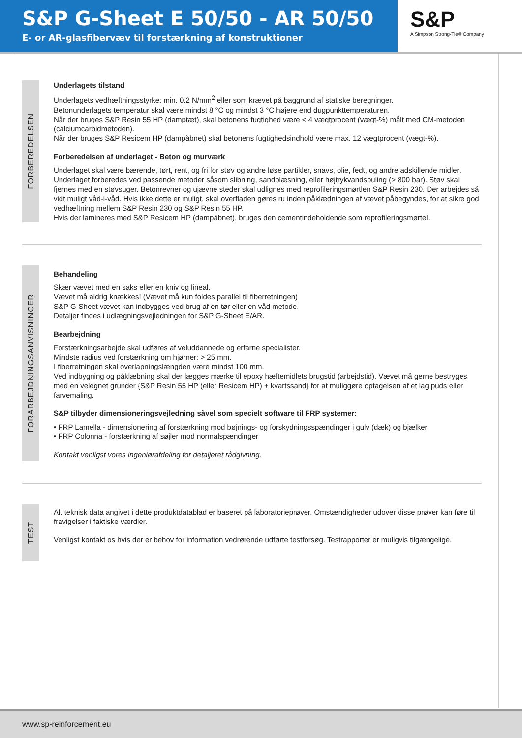S&P G-Sheet E 50/50 - AR 50/50
E- or AR-glasfibervæv til forstærkning af konstruktioner
S&P
A Simpson Strong-Tie® Company
FORBEREDELSEN
Underlagets tilstand
Underlagets vedhæftningsstyrke: min. 0.2 N/mm<sup>2</sup> eller som krævet på baggrund af statiske beregninger.
Betonunderlagets temperatur skal være mindst 8 °C og mindst 3 °C højere end dugpunkttemperaturen.
Når der bruges S&P Resin 55 HP (damptæt), skal betonens fugtighed være < 4 vægtprocent (vægt-%) målt med CM-metoden (calciumcarbidmetoden).
Når der bruges S&P Resicem HP (dampåbnet) skal betonens fugtighedsindhold være max. 12 vægtprocent (vægt-%).
Forberedelsen af underlaget - Beton og murværk
Underlaget skal være bærende, tørt, rent, og fri for støv og andre løse partikler, snavs, olie, fedt, og andre adskillende midler. Underlaget forberedes ved passende metoder såsom slibning, sandblæsning, eller højtrykvandspuling (> 800 bar). Støv skal fjernes med en støvsuger. Betonrevner og ujævne steder skal udlignes med reprofileringsmørtlen S&P Resin 230. Der arbejdes så vidt muligt våd-i-våd. Hvis ikke dette er muligt, skal overfladen gøres ru inden påklædningen af vævet påbegyndes, for at sikre god vedhæftning mellem S&P Resin 230 og S&P Resin 55 HP.
Hvis der lamineres med S&P Resicem HP (dampåbnet), bruges den cementindeholdende som reprofileringsmørtel.
FORARBEJDNINGSANVISNINGER
Behandeling
Skær vævet med en saks eller en kniv og lineal.
Vævet må aldrig knækkes! (Vævet må kun foldes parallel til fiberretningen)
S&P G-Sheet vævet kan indbygges ved brug af en tør eller en våd metode.
Detaljer findes i udlægningsvejledningen for S&P G-Sheet E/AR.
Bearbejdning
Forstærkningsarbejde skal udføres af veluddannede og erfarne specialister.
Mindste radius ved forstærkning om hjørner: > 25 mm.
I fiberretningen skal overlapningslængden være mindst 100 mm.
Ved indbygning og påklæbning skal der lægges mærke til epoxy hæftemidlets brugstid (arbejdstid). Vævet må gerne bestryges med en velegnet grunder {S&P Resin 55 HP (eller Resicem HP) + kvartssand} for at muliggøre optagelsen af et lag puds eller farvemaling.
S&P tilbyder dimensioneringsvejledning såvel som specielt software til FRP systemer:
• FRP Lamella - dimensionering af forstærkning mod bøjnings- og forskydningsspændinger i gulv (dæk) og bjælker
• FRP Colonna - forstærkning af søjler mod normalspændinger
Kontakt venligst vores ingeniørafdeling for detaljeret rådgivning.
TEST
Alt teknisk data angivet i dette produktdatablad er baseret på laboratorieprøver. Omstændigheder udover disse prøver kan føre til fravigelser i faktiske værdier.
Venligst kontakt os hvis der er behov for information vedrørende udførte testforsøg. Testrapporter er muligvis tilgængelige.
www.sp-reinforcement.eu